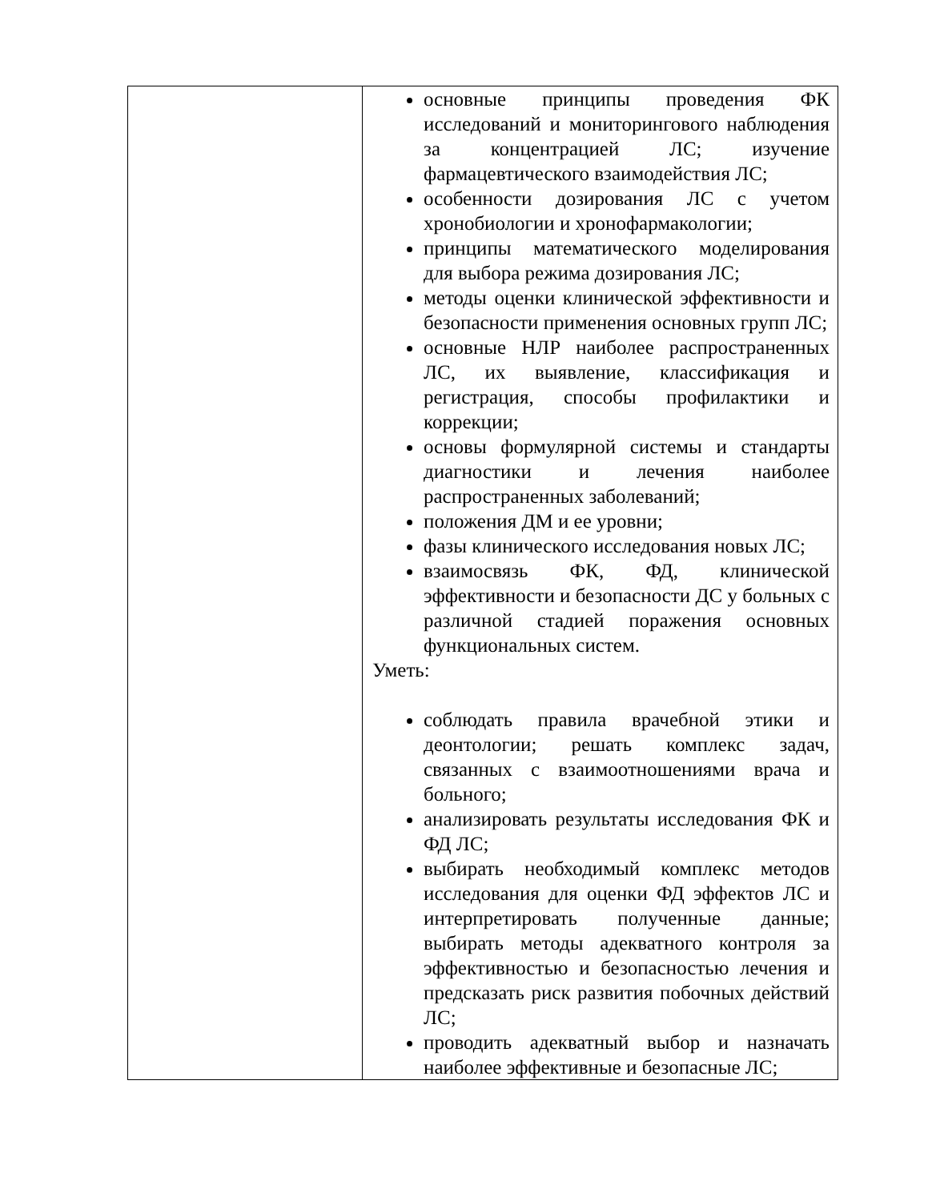| | основные принципы проведения ФК исследований и мониторингового наблюдения за концентрацией ЛС; изучение фармацевтического взаимодействия ЛС; особенности дозирования ЛС с учетом хронобиологии и хронофармакологии; принципы математического моделирования для выбора режима дозирования ЛС; методы оценки клинической эффективности и безопасности применения основных групп ЛС; основные НЛР наиболее распространенных ЛС, их выявление, классификация и регистрация, способы профилактики и коррекции; основы формулярной системы и стандарты диагностики и лечения наиболее распространенных заболеваний; положения ДМ и ее уровни; фазы клинического исследования новых ЛС; взаимосвязь ФК, ФД, клинической эффективности и безопасности ДС у больных с различной стадией поражения основных функциональных систем. Уметь: соблюдать правила врачебной этики и деонтологии; решать комплекс задач, связанных с взаимоотношениями врача и больного; анализировать результаты исследования ФК и ФД ЛС; выбирать необходимый комплекс методов исследования для оценки ФД эффектов ЛС и интерпретировать полученные данные; выбирать методы адекватного контроля за эффективностью и безопасностью лечения и предсказать риск развития побочных действий ЛС; проводить адекватный выбор и назначать наиболее эффективные и безопасные ЛС; |